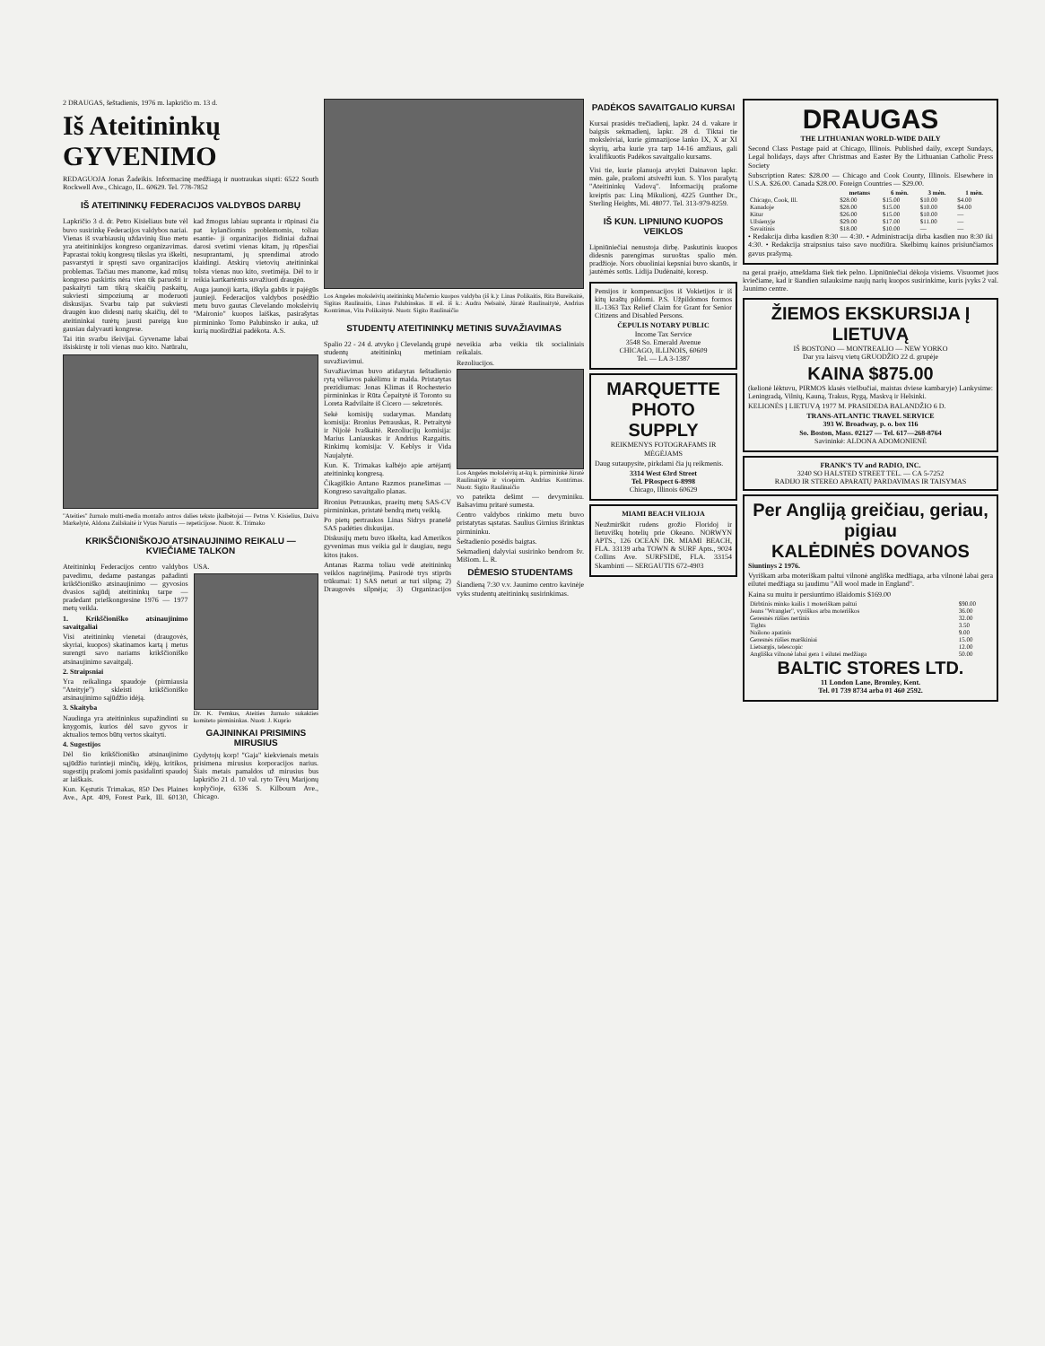2 DRAUGAS, šeštadienis, 1976 m. lapkričio m. 13 d.
Iš Ateitininkų GYVENIMO
REDAGUOJA Jonas Žadeikis. Informacinę medžiagą ir nuotraukas siųsti: 6522 South Rockwell Ave., Chicago, IL. 60629. Tel. 778-7852
IŠ ATEITININKŲ FEDERACIJOS VALDYBOS DARBŲ
Lapkričio 3 d. dr. Petro Kisieliaus bute vėl buvo susirinkę Federacijos valdybos nariai. Vienas iš svarbiausių uždavinių šiuo metu yra ateitininkijos kongreso organizavimas. Paprastai tokių kongresų tikslas yra iškelti, pasvarstyti ir spręsti savo organizacijos problemas. Tačiau mes manome, kad mūsų kongreso paskirtis nėra vien tik paruošti ir paskaityti tam tikrą skaičių paskaitų, sukviesti simpoziumą ar moderuoti diskusijas. Svarbu taip pat sukviesti draugėn kuo didesnį narių skaičių, dėl to ateitininkai turėtų jausti pareigą kuo gausiau dalyvauti kongrese.
Tai itin svarbu išeivijai. Gyvename labai išsiskirstę ir toli vienas nuo kito. Natūralu, kad žmogus labiau supranta ir rūpinasi čia pat kylančiomis problemomis, toliau esantie- ji organizacijos židiniai dažnai darosi svetimi vienas kitam, jų rūpesčiai nesuprantami, jų sprendimai atrodo klaidingi. Atskirų vietovių ateitininkai tolsta vienas nuo kito, svetimėja. Dėl to ir reikia kartkartėmis suvažiuoti draugėn.
Auga jaunoji karta, iškyla gabūs ir pajėgūs jaunieji. Federacijos valdybos posėdžio metu buvo gautas Clevelando moksleivių "Maironio" kuopos laiškas, pasirašytas pirmininko Tomo Palubinsko ir auka, už kurią nuoširdžiai padėkota. A.S.
"Ateities" žurnalo multi-media montažo antros dalies teksto įkalbėtojai — Petras V. Kisielius, Daiva Markelytė, Aldona Zailskaitė ir Vytas Narutis — repeticijose. Nuotr. K. Trimako
KRIKŠČIONIŠKOJO ATSINAUJINIMO REIKALU — KVIEČIAME TALKON
Ateitininkų Federacijos centro valdybos pavedimu, dedame pastangas pažadinti krikščioniško atsinaujinimo — gyvosios dvasios sąjūdį ateitininkų tarpe — pradedant prieškongresine 1976 — 1977 metų veikla.
1. Krikščioniško atsinaujinimo savaitgaliai
Visi ateitininkų vienetai (draugovės, skyriai, kuopos) skatinamos kartą į metus surengti savo nariams krikščioniško atsinaujinimo savaitgalį.
2. Straipsniai
Yra reikalinga spaudoje (pirmiausia "Ateityje") skleisti krikščioniško atsinaujinimo sąjūdžio idėją.
3. Skaityba
Naudinga yra ateitininkus supažindinti su knygomis, kurios dėl savo gyvos ir aktualios temos būtų vertos skaityti.
4. Sugestijos
Dėl šio krikščioniško atsinaujinimo sąjūdžio turintieji minčių, idėjų, kritikos, sugestijų prašomi jomis pasidalinti spaudoj ar laiškais.
Kun. Kęstutis Trimakas, 850 Des Plaines Ave., Apt. 409, Forest Park, Ill. 60130, USA.
Dr. K. Pemkus, Ateities žurnalo sukakties komiteto pirmininkas. Nuotr. J. Kuprio
GAJININKAI PRISIMINS MIRUSIUS
Gydytojų korp! "Gaja" kiekvienais metais prisimena mirusius korporacijos narius. Šiais metais pamaldos už mirusius bus lapkričio 21 d. 10 val. ryto Tėvų Marijonų koplyčioje, 6336 S. Kilbourn Ave., Chicago.
Los Angeles moksleivių ateitininkų Mačernio kuopos valdyba (iš k.): Linas Polikaitis, Rita Bureikaitė, Sigitas Raulinaitis, Linas Palubinskas. II eil. iš k.: Audra Nelsaitė, Jūratė Raulinaitytė, Andrius Kontrimas, Vita Polikaitytė. Nuotr. Sigito Raulinaičio
STUDENTŲ ATEITININKŲ METINIS SUVAŽIAVIMAS
Spalio 22 - 24 d. atvyko į Clevelandą grupė studentų ateitininkų metiniam suvažiavimui.
Suvažiavimas buvo atidarytas šeštadienio rytą vėliavos pakėlimu ir malda. Pristatytas prezidiumas: Jonas Klimas iš Rochesterio pirmininkas ir Rūta Čepaitytė iš Toronto su Loreta Radvilaite iš Cicero — sekretorės.
Sekė komisijų sudarymas. Mandatų komisija: Bronius Petrauskas, R. Petraitytė ir Nijolė Ivaškaitė. Rezoliucijų komisija: Marius Laniauskas ir Andrius Razgaitis. Rinkimų komisija: V. Keblys ir Vida Naujalytė.
Kun. K. Trimakas kalbėjo apie artėjantį ateitininkų kongresą.
Čikagiškio Antano Razmos pranešimas — Kongreso savaitgalio planas.
Bronius Petrauskas, praeitų metų SAS-CV pirmininkas, pristatė bendrą metų veiklą.
Po pietų pertraukos Linas Sidrys pranešė SAS padėties diskusijas.
Diskusijų metu buvo iškelta, kad Amerikos gyvenimas mus veikia gal ir daugiau, negu kitos įtakos.
Antanas Razma toliau vedė ateitininkų veiklos nagrinėjimą. Pasirodė trys stiprūs trūkumai: 1) SAS neturi ar turi silpną; 2) Draugovės silpnėja; 3) Organizacijos neveikia arba veikia tik socialiniais reikalais.
Rezoliucijos.
Los Angeles moksleivių at-kų k. pirmininkė Jūratė Raulinaitytė ir vicepirm. Andrius Kontrimas. Nuotr. Sigito Raulinaičio
vo pateikta dešimt — devyminiku. Balsavimu pritarė sumesta.
Centro valdybos rinkimo metu buvo pristatytas sąstatas. Saulius Girnius išrinktas pirmininku.
Šeštadienio posėdis baigtas.
Sekmadienį dalyviai susirinko bendrom šv. Mišiom. L. R.
DĖMESIO STUDENTAMS
Šiandieną 7:30 v.v. Jaunimo centro kavinėje vyks studentų ateitininkų susirinkimas.
PADĖKOS SAVAITGALIO KURSAI
Kursai prasidės trečiadienį, lapkr. 24 d. vakare ir baigsis sekmadienį, lapkr. 28 d. Tiktai tie moksleiviai, kurie gimnazijose lanko IX, X ar XI skyrių, arba kurie yra tarp 14-16 amžiaus, gali kvalifikuotis Padėkos savaitgalio kursams.
Visi tie, kurie planuoja atvykti Dainavon lapkr. mėn. gale, prašomi atsivežti kun. S. Ylos parašytą "Ateitininkų Vadovą". Informacijų prašome kreiptis pas: Liną Mikulionį, 4225 Gunther Dr., Sterling Heights, Mi. 48077. Tel. 313-979-8259.
IŠ KUN. LIPNIUNO KUOPOS VEIKLOS
Lipniūniečiai nenustoja dirbę. Paskutinis kuopos didesnis parengimas suruoštas spalio mėn. pradžioje. Nors obuoliniai kepsniai buvo skanūs, ir jautėmės sotūs. Lidija Dudėnaitė, koresp.
Pensijos ir kompensacijos iš Vokietijos ir iš kitų kraštų pildomi. P.S. Užpildomos formos IL-1363 Tax Relief Claim for Grant for Senior Citizens and Disabled Persons.
ČEPULIS NOTARY PUBLIC
Income Tax Service
3548 So. Emerald Avenue
CHICAGO, ILLINOIS, 60609
Tel. — LA 3-1387
MARQUETTE PHOTO SUPPLY
REIKMENYS FOTOGRAFAMS IR MĖGĖJAMS
Daug sutaupysite, pirkdami čia jų reikmenis.
3314 West 63rd Street
Tel. PRospect 6-8998
Chicago, Illinois 60629
MIAMI BEACH VILIOJA
Neužmirškit rudens grožio Floridoj ir lietuviškų hotelių prie Okeano. NORWYN APTS., 126 OCEAN DR. MIAMI BEACH, FLA. 33139 arba TOWN & SURF Apts., 9024 Collins Ave. SURFSIDE, FLA. 33154 Skambinti — SERGAUTIS 672-4903
DRAUGAS
THE LITHUANIAN WORLD-WIDE DAILY
Second Class Postage paid at Chicago, Illinois. Published daily, except Sundays, Legal holidays, days after Christmas and Easter By the Lithuanian Catholic Press Society
Subscription Rates: $28.00 — Chicago and Cook County, Illinois. Elsewhere in U.S.A. $26.00. Canada $28.00. Foreign Countries — $29.00.
| | metams | 6 mėn. | 3 mėn. | 1 mėn. |
| --- | --- | --- | --- | --- |
| Chicago, Cook, Ill. | $28.00 | $15.00 | $10.00 | $4.00 |
| Kanadoje | $28.00 | $15.00 | $10.00 | $4.00 |
| Kitur | $26.00 | $15.00 | $10.00 | — |
| Užsienyje | $29.00 | $17.00 | $11.00 | — |
| Savaitinis | $18.00 | $10.00 | — | — |
• Redakcija dirba kasdien 8:30 — 4:30. • Administracija dirba kasdien nuo 8:30 iki 4:30. • Redakcija straipsnius taiso savo nuožiūra. Skelbimų kainos prisiunčiamos gavus prašymą.
na gerai praėjo, atnešdama šiek tiek pelno. Lipniūniečiai dėkoja visiems. Visuomet juos kviečiame, kad ir šiandien sulauksime naujų narių kuopos susirinkime, kuris įvyks 2 val. Jaunimo centre.
ŽIEMOS EKSKURSIJA Į LIETUVĄ
IŠ BOSTONO — MONTREALIO — NEW YORKO
Dar yra laisvų vietų GRUODŽIO 22 d. grupėje
KAINA $875.00
(kelionė lėktuvu, PIRMOS klasės viešbučiai, maistas dviese kambaryje) Lankysime: Leningradą, Vilnių, Kauną, Trakus, Rygą, Maskvą ir Helsinki.
KELIONĖS Į LIETUVĄ 1977 M. PRASIDEDA BALANDŽIO 6 D.
TRANS-ATLANTIC TRAVEL SERVICE
393 W. Broadway, p. o. box 116
So. Boston, Mass. 02127 — Tel. 617—268-8764
Savininkė: ALDONA ADOMONIENĖ
FRANK'S TV and RADIO, INC.
3240 SO HALSTED STREET TEL. — CA 5-7252
RADIJO IR STEREO APARATŲ PARDAVIMAS IR TAISYMAS
Per Angliją greičiau, geriau, pigiau
KALĖDINĖS DOVANOS
Siuntinys 2 1976.
Vyriškam arba moteriškam paltui vilnonė angliška medžiaga, arba vilnonė labai gera eilutei medžiaga su įaudimu "All wool made in England".
Kaina su muitu ir persiuntimo išlaidomis $169.00
| Dirbtinis minko kailis 1 moteriškam paltui | $90.00 |
| Jeans "Wrangler", vyriškos arba moteriškos | 36.00 |
| Geresnės rūšies nertinis | 32.00 |
| Tights | 3.50 |
| Nailono apatinis | 9.00 |
| Geresnės rūšies marškiniai | 15.00 |
| Lietsargis, telescopic | 12.00 |
| Angliška vilnonė labai gera 1 eilutei medžiaga | 50.00 |
BALTIC STORES LTD.
11 London Lane, Bromley, Kent.
Tel. 01 739 8734 arba 01 460 2592.